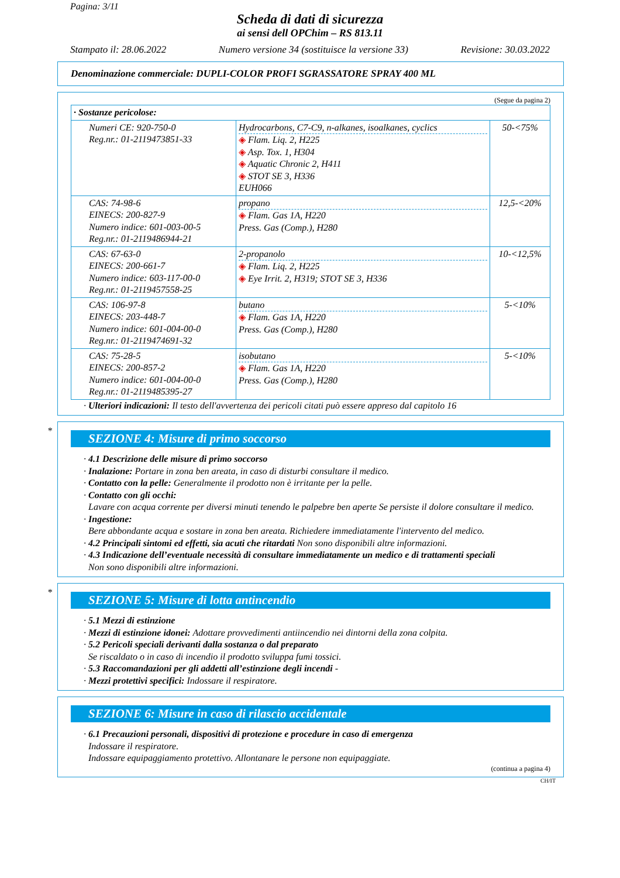Pagina: 3/11
Scheda di dati di sicurezza
ai sensi dell OPChim – RS 813.11
Stampato il: 28.06.2022 Numero versione 34 (sostituisce la versione 33) Revisione: 30.03.2022
Denominazione commerciale: DUPLI-COLOR PROFI SGRASSATORE SPRAY 400 ML
(Segue da pagina 2)
| · Sostanze pericolose: | | |
| Numeri CE: 920-750-0 Reg.nr.: 01-2119473851-33 | Hydrocarbons, C7-C9, n-alkanes, isoalkanes, cyclics ◈ Flam. Liq. 2, H225 ◈ Asp. Tox. 1, H304 ◈ Aquatic Chronic 2, H411 ◈ STOT SE 3, H336 EUH066 | 50-<75% |
| CAS: 74-98-6 EINECS: 200-827-9 Numero indice: 601-003-00-5 Reg.nr.: 01-2119486944-21 | propano ◈ Flam. Gas 1A, H220 Press. Gas (Comp.), H280 | 12,5-<20% |
| CAS: 67-63-0 EINECS: 200-661-7 Numero indice: 603-117-00-0 Reg.nr.: 01-2119457558-25 | 2-propanolo ◈ Flam. Liq. 2, H225 ◈ Eye Irrit. 2, H319; STOT SE 3, H336 | 10-<12,5% |
| CAS: 106-97-8 EINECS: 203-448-7 Numero indice: 601-004-00-0 Reg.nr.: 01-2119474691-32 | butano ◈ Flam. Gas 1A, H220 Press. Gas (Comp.), H280 | 5-<10% |
| CAS: 75-28-5 EINECS: 200-857-2 Numero indice: 601-004-00-0 Reg.nr.: 01-2119485395-27 | isobutano ◈ Flam. Gas 1A, H220 Press. Gas (Comp.), H280 | 5-<10% |
· Ulteriori indicazioni: Il testo dell'avvertenza dei pericoli citati può essere appreso dal capitolo 16
*
SEZIONE 4: Misure di primo soccorso
· 4.1 Descrizione delle misure di primo soccorso
· Inalazione: Portare in zona ben areata, in caso di disturbi consultare il medico.
· Contatto con la pelle: Generalmente il prodotto non è irritante per la pelle.
· Contatto con gli occhi:
Lavare con acqua corrente per diversi minuti tenendo le palpebre ben aperte Se persiste il dolore consultare il medico.
· Ingestione:
Bere abbondante acqua e sostare in zona ben areata. Richiedere immediatamente l'intervento del medico.
· 4.2 Principali sintomi ed effetti, sia acuti che ritardati Non sono disponibili altre informazioni.
· 4.3 Indicazione dell’eventuale necessità di consultare immediatamente un medico e di trattamenti speciali
Non sono disponibili altre informazioni.
*
SEZIONE 5: Misure di lotta antincendio
· 5.1 Mezzi di estinzione
· Mezzi di estinzione idonei: Adottare provvedimenti antiincendio nei dintorni della zona colpita.
· 5.2 Pericoli speciali derivanti dalla sostanza o dal preparato
Se riscaldato o in caso di incendio il prodotto sviluppa fumi tossici.
· 5.3 Raccomandazioni per gli addetti all’estinzione degli incendi -
· Mezzi protettivi specifici: Indossare il respiratore.
SEZIONE 6: Misure in caso di rilascio accidentale
· 6.1 Precauzioni personali, dispositivi di protezione e procedure in caso di emergenza
Indossare il respiratore.
Indossare equipaggiamento protettivo. Allontanare le persone non equipaggiate.
(continua a pagina 4)
CH/IT